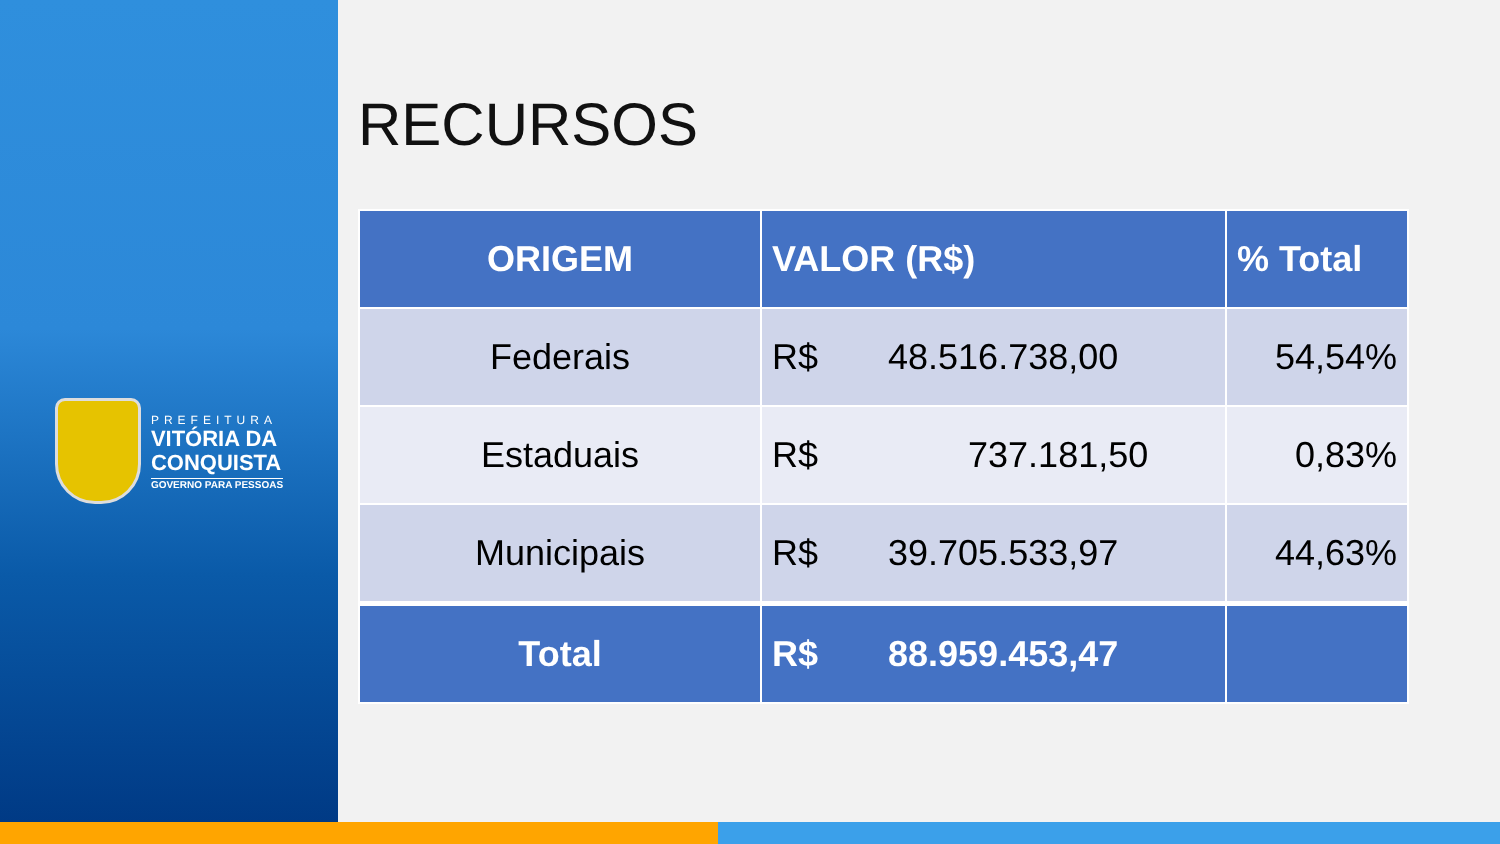PREFEITURA
VITÓRIA DA
CONQUISTA
GOVERNO PARA PESSOAS
RECURSOS
| ORIGEM | VALOR (R$) | % Total |
| --- | --- | --- |
| Federais | R$ 48.516.738,00 | 54,54% |
| Estaduais | R$ 737.181,50 | 0,83% |
| Municipais | R$ 39.705.533,97 | 44,63% |
| Total | R$ 88.959.453,47 | |